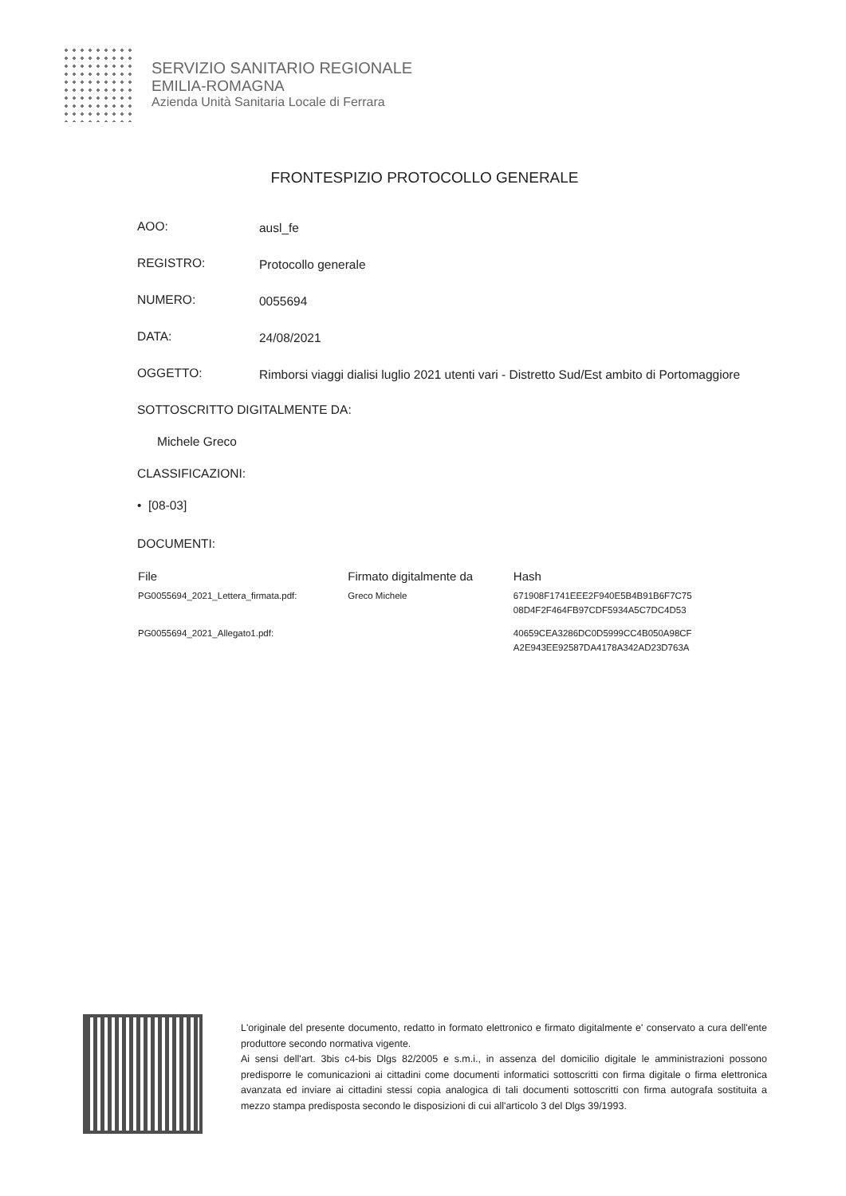SERVIZIO SANITARIO REGIONALE
EMILIA-ROMAGNA
Azienda Unità Sanitaria Locale di Ferrara
FRONTESPIZIO PROTOCOLLO GENERALE
AOO:
ausl_fe
REGISTRO:
Protocollo generale
NUMERO:
0055694
DATA:
24/08/2021
OGGETTO:
Rimborsi viaggi dialisi luglio 2021 utenti vari - Distretto Sud/Est ambito di Portomaggiore
SOTTOSCRITTO DIGITALMENTE DA:
Michele Greco
CLASSIFICAZIONI:
• [08-03]
DOCUMENTI:
| File | Firmato digitalmente da | Hash |
| --- | --- | --- |
| PG0055694_2021_Lettera_firmata.pdf: | Greco Michele | 671908F1741EEE2F940E5B4B91B6F7C75 08D4F2F464FB97CDF5934A5C7DC4D53 |
| PG0055694_2021_Allegato1.pdf: | | 40659CEA3286DC0D5999CC4B050A98CF A2E943EE92587DA4178A342AD23D763A |
L'originale del presente documento, redatto in formato elettronico e firmato digitalmente e' conservato a cura dell'ente produttore secondo normativa vigente.
Ai sensi dell'art. 3bis c4-bis Dlgs 82/2005 e s.m.i., in assenza del domicilio digitale le amministrazioni possono predisporre le comunicazioni ai cittadini come documenti informatici sottoscritti con firma digitale o firma elettronica avanzata ed inviare ai cittadini stessi copia analogica di tali documenti sottoscritti con firma autografa sostituita a mezzo stampa predisposta secondo le disposizioni di cui all'articolo 3 del Dlgs 39/1993.